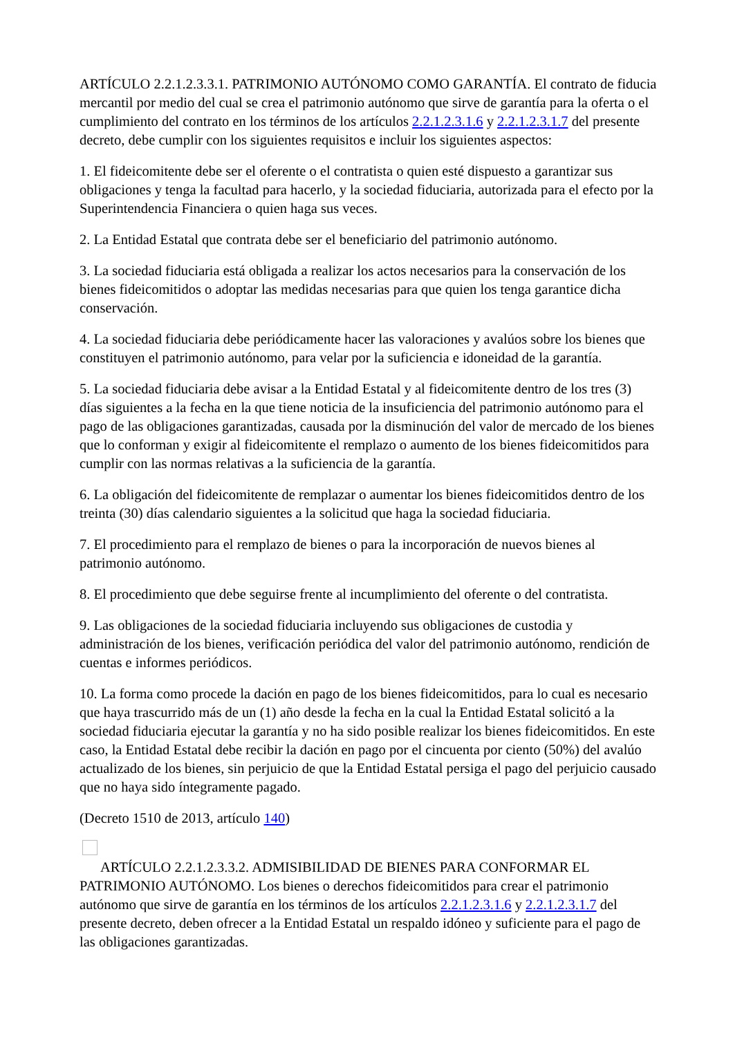ARTÍCULO 2.2.1.2.3.3.1. PATRIMONIO AUTÓNOMO COMO GARANTÍA. El contrato de fiducia mercantil por medio del cual se crea el patrimonio autónomo que sirve de garantía para la oferta o el cumplimiento del contrato en los términos de los artículos 2.2.1.2.3.1.6 y 2.2.1.2.3.1.7 del presente decreto, debe cumplir con los siguientes requisitos e incluir los siguientes aspectos:
1. El fideicomitente debe ser el oferente o el contratista o quien esté dispuesto a garantizar sus obligaciones y tenga la facultad para hacerlo, y la sociedad fiduciaria, autorizada para el efecto por la Superintendencia Financiera o quien haga sus veces.
2. La Entidad Estatal que contrata debe ser el beneficiario del patrimonio autónomo.
3. La sociedad fiduciaria está obligada a realizar los actos necesarios para la conservación de los bienes fideicomitidos o adoptar las medidas necesarias para que quien los tenga garantice dicha conservación.
4. La sociedad fiduciaria debe periódicamente hacer las valoraciones y avalúos sobre los bienes que constituyen el patrimonio autónomo, para velar por la suficiencia e idoneidad de la garantía.
5. La sociedad fiduciaria debe avisar a la Entidad Estatal y al fideicomitente dentro de los tres (3) días siguientes a la fecha en la que tiene noticia de la insuficiencia del patrimonio autónomo para el pago de las obligaciones garantizadas, causada por la disminución del valor de mercado de los bienes que lo conforman y exigir al fideicomitente el remplazo o aumento de los bienes fideicomitidos para cumplir con las normas relativas a la suficiencia de la garantía.
6. La obligación del fideicomitente de remplazar o aumentar los bienes fideicomitidos dentro de los treinta (30) días calendario siguientes a la solicitud que haga la sociedad fiduciaria.
7. El procedimiento para el remplazo de bienes o para la incorporación de nuevos bienes al patrimonio autónomo.
8. El procedimiento que debe seguirse frente al incumplimiento del oferente o del contratista.
9. Las obligaciones de la sociedad fiduciaria incluyendo sus obligaciones de custodia y administración de los bienes, verificación periódica del valor del patrimonio autónomo, rendición de cuentas e informes periódicos.
10. La forma como procede la dación en pago de los bienes fideicomitidos, para lo cual es necesario que haya trascurrido más de un (1) año desde la fecha en la cual la Entidad Estatal solicitó a la sociedad fiduciaria ejecutar la garantía y no ha sido posible realizar los bienes fideicomitidos. En este caso, la Entidad Estatal debe recibir la dación en pago por el cincuenta por ciento (50%) del avalúo actualizado de los bienes, sin perjuicio de que la Entidad Estatal persiga el pago del perjuicio causado que no haya sido íntegramente pagado.
(Decreto 1510 de 2013, artículo 140)
ARTÍCULO 2.2.1.2.3.3.2. ADMISIBILIDAD DE BIENES PARA CONFORMAR EL PATRIMONIO AUTÓNOMO. Los bienes o derechos fideicomitidos para crear el patrimonio autónomo que sirve de garantía en los términos de los artículos 2.2.1.2.3.1.6 y 2.2.1.2.3.1.7 del presente decreto, deben ofrecer a la Entidad Estatal un respaldo idóneo y suficiente para el pago de las obligaciones garantizadas.